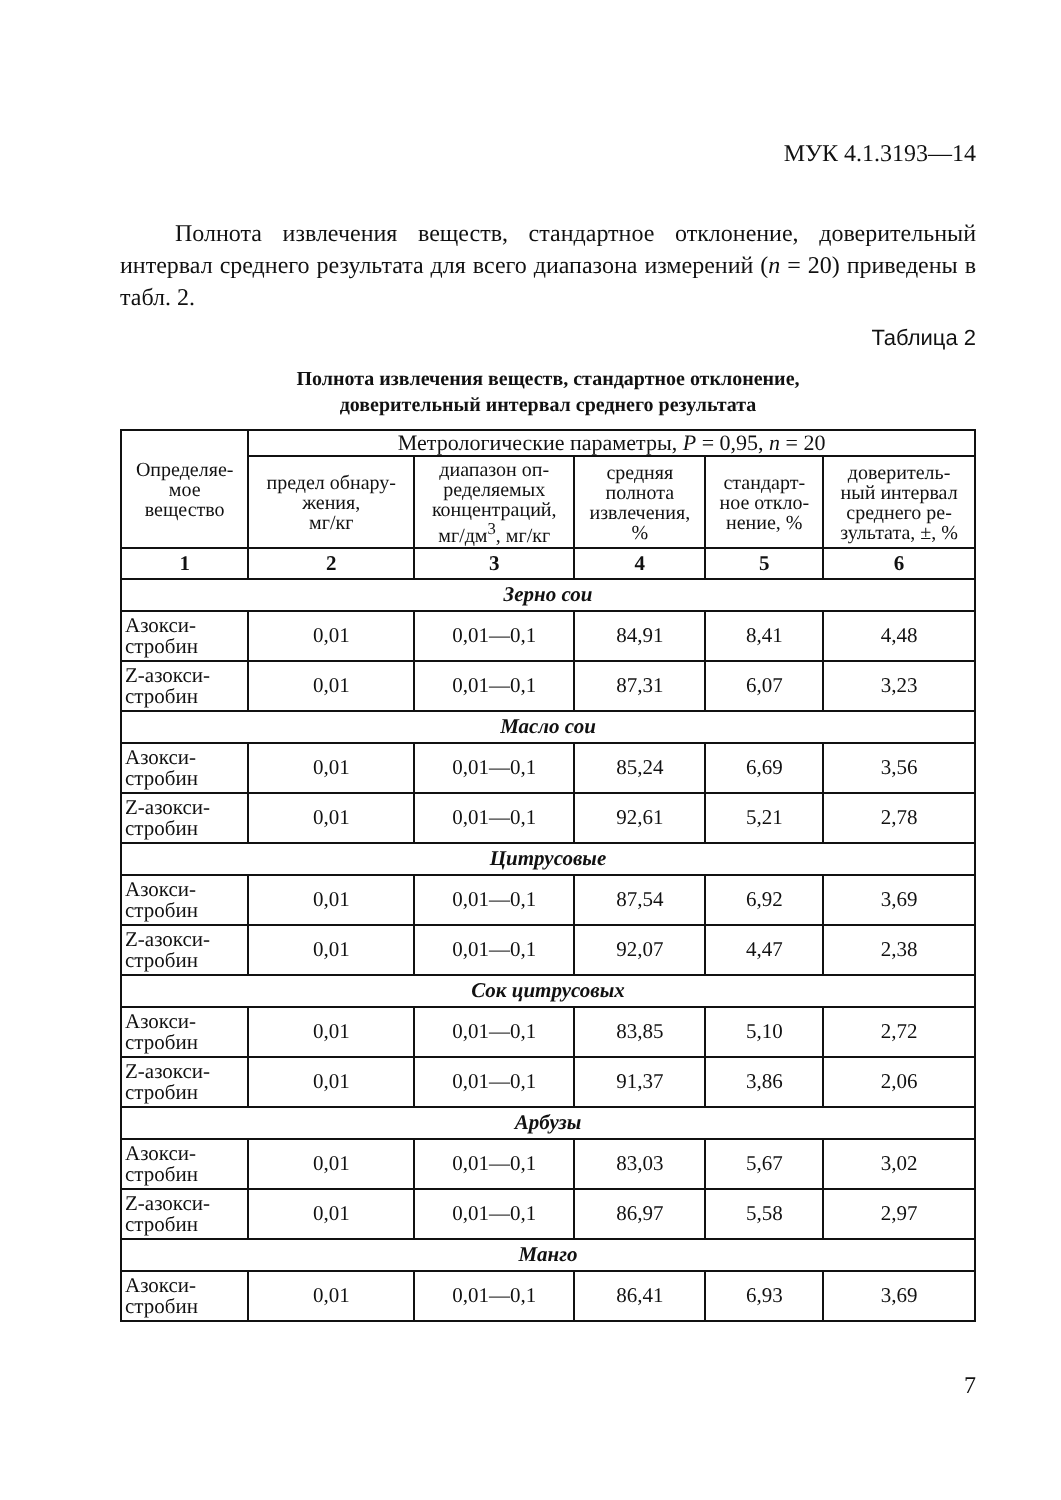МУК 4.1.3193—14
Полнота извлечения веществ, стандартное отклонение, доверительный интервал среднего результата для всего диапазона измерений (n = 20) приведены в табл. 2.
Таблица 2
Полнота извлечения веществ, стандартное отклонение,
доверительный интервал среднего результата
| Определяе- мое вещество | Метрологические параметры, P = 0,95, n = 20 | | | | |
| --- | --- | --- | --- | --- | --- |
| | предел обнару- жения, мг/кг | диапазон оп- ределяемых концентраций, мг/дм<sup>3</sup>, мг/кг | средняя полнота извлечения, % | стандарт- ное откло- нение, % | доверитель- ный интервал среднего ре- зультата, ±, % |
| 1 | 2 | 3 | 4 | 5 | 6 |
| Зерно сои | | | | | |
| Азокси- стробин | 0,01 | 0,01—0,1 | 84,91 | 8,41 | 4,48 |
| Z-азокси- стробин | 0,01 | 0,01—0,1 | 87,31 | 6,07 | 3,23 |
| Масло сои | | | | | |
| Азокси- стробин | 0,01 | 0,01—0,1 | 85,24 | 6,69 | 3,56 |
| Z-азокси- стробин | 0,01 | 0,01—0,1 | 92,61 | 5,21 | 2,78 |
| Цитрусовые | | | | | |
| Азокси- стробин | 0,01 | 0,01—0,1 | 87,54 | 6,92 | 3,69 |
| Z-азокси- стробин | 0,01 | 0,01—0,1 | 92,07 | 4,47 | 2,38 |
| Сок цитрусовых | | | | | |
| Азокси- стробин | 0,01 | 0,01—0,1 | 83,85 | 5,10 | 2,72 |
| Z-азокси- стробин | 0,01 | 0,01—0,1 | 91,37 | 3,86 | 2,06 |
| Арбузы | | | | | |
| Азокси- стробин | 0,01 | 0,01—0,1 | 83,03 | 5,67 | 3,02 |
| Z-азокси- стробин | 0,01 | 0,01—0,1 | 86,97 | 5,58 | 2,97 |
| Манго | | | | | |
| Азокси- стробин | 0,01 | 0,01—0,1 | 86,41 | 6,93 | 3,69 |
7